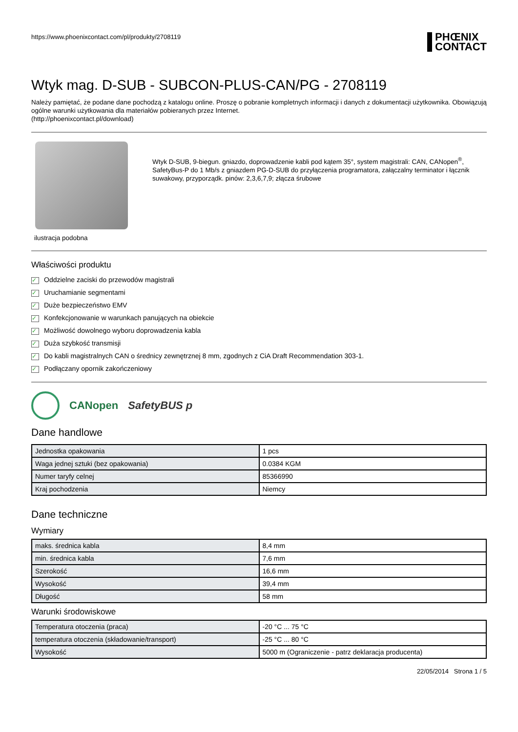https://www.phoenixcontact.com/pl/produkty/2708119
PHŒNIX
CONTACT
Wtyk mag. D-SUB - SUBCON-PLUS-CAN/PG - 2708119
Należy pamiętać, że podane dane pochodzą z katalogu online. Proszę o pobranie kompletnych informacji i danych z dokumentacji użytkownika. Obowiązują ogólne warunki użytkowania dla materiałów pobieranych przez Internet.
(http://phoenixcontact.pl/download)
ilustracja podobna
Wtyk D-SUB, 9-biegun. gniazdo, doprowadzenie kabli pod kątem 35°, system magistrali: CAN, CANopen<sup>®</sup>, SafetyBus-P do 1 Mb/s z gniazdem PG-D-SUB do przyłączenia programatora, załączalny terminator i łącznik suwakowy, przyporządk. pinów: 2,3,6,7,9; złącza śrubowe
Właściwości produktu
✓ Oddzielne zaciski do przewodów magistrali
✓ Uruchamianie segmentami
✓ Duże bezpieczeństwo EMV
✓ Konfekcjonowanie w warunkach panujących na obiekcie
✓ Możliwość dowolnego wyboru doprowadzenia kabla
✓ Duża szybkość transmisji
✓ Do kabli magistralnych CAN o średnicy zewnętrznej 8 mm, zgodnych z CiA Draft Recommendation 303-1.
✓ Podłączany opornik zakończeniowy
CANopen SafetyBUS p
Dane handlowe
| Jednostka opakowania | 1 pcs |
| Waga jednej sztuki (bez opakowania) | 0.0384 KGM |
| Numer taryfy celnej | 85366990 |
| Kraj pochodzenia | Niemcy |
Dane techniczne
Wymiary
| maks. średnica kabla | 8,4 mm |
| min. średnica kabla | 7,6 mm |
| Szerokość | 16,6 mm |
| Wysokość | 39,4 mm |
| Długość | 58 mm |
Warunki środowiskowe
| Temperatura otoczenia (praca) | -20 °C ... 75 °C |
| temperatura otoczenia (składowanie/transport) | -25 °C ... 80 °C |
| Wysokość | 5000 m (Ograniczenie - patrz deklaracja producenta) |
22/05/2014 Strona 1 / 5